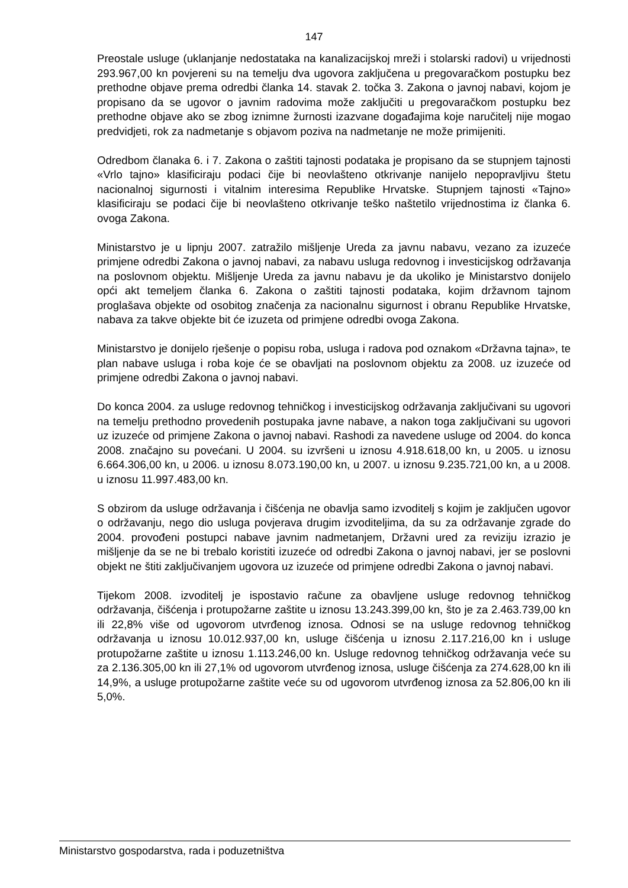147
Preostale usluge (uklanjanje nedostataka na kanalizacijskoj mreži i stolarski radovi) u vrijednosti 293.967,00 kn povjereni su na temelju dva ugovora zaključena u pregovaračkom postupku bez prethodne objave prema odredbi članka 14. stavak 2. točka 3. Zakona o javnoj nabavi, kojom je propisano da se ugovor o javnim radovima može zaključiti u pregovaračkom postupku bez prethodne objave ako se zbog iznimne žurnosti izazvane događajima koje naručitelj nije mogao predvidjeti, rok za nadmetanje s objavom poziva na nadmetanje ne može primijeniti.
Odredbom članaka 6. i 7. Zakona o zaštiti tajnosti podataka je propisano da se stupnjem tajnosti «Vrlo tajno» klasificiraju podaci čije bi neovlašteno otkrivanje nanijelo nepopravljivu štetu nacionalnoj sigurnosti i vitalnim interesima Republike Hrvatske. Stupnjem tajnosti «Tajno» klasificiraju se podaci čije bi neovlašteno otkrivanje teško naštetilo vrijednostima iz članka 6. ovoga Zakona.
Ministarstvo je u lipnju 2007. zatražilo mišljenje Ureda za javnu nabavu, vezano za izuzeće primjene odredbi Zakona o javnoj nabavi, za nabavu usluga redovnog i investicijskog održavanja na poslovnom objektu. Mišljenje Ureda za javnu nabavu je da ukoliko je Ministarstvo donijelo opći akt temeljem članka 6. Zakona o zaštiti tajnosti podataka, kojim državnom tajnom proglašava objekte od osobitog značenja za nacionalnu sigurnost i obranu Republike Hrvatske, nabava za takve objekte bit će izuzeta od primjene odredbi ovoga Zakona.
Ministarstvo je donijelo rješenje o popisu roba, usluga i radova pod oznakom «Državna tajna», te plan nabave usluga i roba koje će se obavljati na poslovnom objektu za 2008. uz izuzeće od primjene odredbi Zakona o javnoj nabavi.
Do konca 2004. za usluge redovnog tehničkog i investicijskog održavanja zaključivani su ugovori na temelju prethodno provedenih postupaka javne nabave, a nakon toga zaključivani su ugovori uz izuzeće od primjene Zakona o javnoj nabavi. Rashodi za navedene usluge od 2004. do konca 2008. značajno su povećani. U 2004. su izvršeni u iznosu 4.918.618,00 kn, u 2005. u iznosu 6.664.306,00 kn, u 2006. u iznosu 8.073.190,00 kn, u 2007. u iznosu 9.235.721,00 kn, a u 2008. u iznosu 11.997.483,00 kn.
S obzirom da usluge održavanja i čišćenja ne obavlja samo izvoditelj s kojim je zaključen ugovor o održavanju, nego dio usluga povjerava drugim izvoditeljima, da su za održavanje zgrade do 2004. provođeni postupci nabave javnim nadmetanjem, Državni ured za reviziju izrazio je mišljenje da se ne bi trebalo koristiti izuzeće od odredbi Zakona o javnoj nabavi, jer se poslovni objekt ne štiti zaključivanjem ugovora uz izuzeće od primjene odredbi Zakona o javnoj nabavi.
Tijekom 2008. izvoditelj je ispostavio račune za obavljene usluge redovnog tehničkog održavanja, čišćenja i protupožarne zaštite u iznosu 13.243.399,00 kn, što je za 2.463.739,00 kn ili 22,8% više od ugovorom utvrđenog iznosa. Odnosi se na usluge redovnog tehničkog održavanja u iznosu 10.012.937,00 kn, usluge čišćenja u iznosu 2.117.216,00 kn i usluge protupožarne zaštite u iznosu 1.113.246,00 kn. Usluge redovnog tehničkog održavanja veće su za 2.136.305,00 kn ili 27,1% od ugovorom utvrđenog iznosa, usluge čišćenja za 274.628,00 kn ili 14,9%, a usluge protupožarne zaštite veće su od ugovorom utvrđenog iznosa za 52.806,00 kn ili 5,0%.
Ministarstvo gospodarstva, rada i poduzetništva